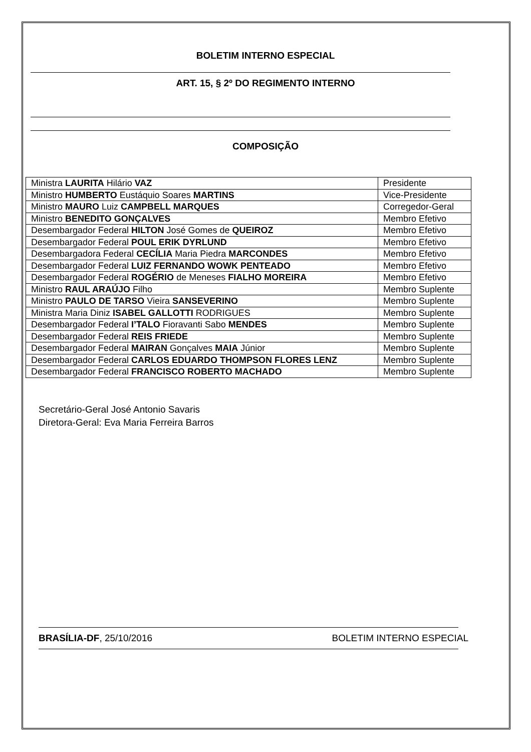BOLETIM INTERNO ESPECIAL
ART. 15, § 2º DO REGIMENTO INTERNO
COMPOSIÇÃO
| Ministra LAURITA Hilário VAZ | Presidente |
| Ministro HUMBERTO Eustáquio Soares MARTINS | Vice-Presidente |
| Ministro MAURO Luiz CAMPBELL MARQUES | Corregedor-Geral |
| Ministro BENEDITO GONÇALVES | Membro Efetivo |
| Desembargador Federal HILTON José Gomes de QUEIROZ | Membro Efetivo |
| Desembargador Federal POUL ERIK DYRLUND | Membro Efetivo |
| Desembargadora Federal CECÍLIA Maria Piedra MARCONDES | Membro Efetivo |
| Desembargador Federal LUIZ FERNANDO WOWK PENTEADO | Membro Efetivo |
| Desembargador Federal ROGÉRIO de Meneses FIALHO MOREIRA | Membro Efetivo |
| Ministro RAUL ARAÚJO Filho | Membro Suplente |
| Ministro PAULO DE TARSO Vieira SANSEVERINO | Membro Suplente |
| Ministra Maria Diniz ISABEL GALLOTTI RODRIGUES | Membro Suplente |
| Desembargador Federal I’TALO Fioravanti Sabo MENDES | Membro Suplente |
| Desembargador Federal REIS FRIEDE | Membro Suplente |
| Desembargador Federal MAIRAN Gonçalves MAIA Júnior | Membro Suplente |
| Desembargador Federal CARLOS EDUARDO THOMPSON FLORES LENZ | Membro Suplente |
| Desembargador Federal FRANCISCO ROBERTO MACHADO | Membro Suplente |
Secretário-Geral José Antonio Savaris
Diretora-Geral: Eva Maria Ferreira Barros
BRASÍLIA-DF, 25/10/2016 BOLETIM INTERNO ESPECIAL